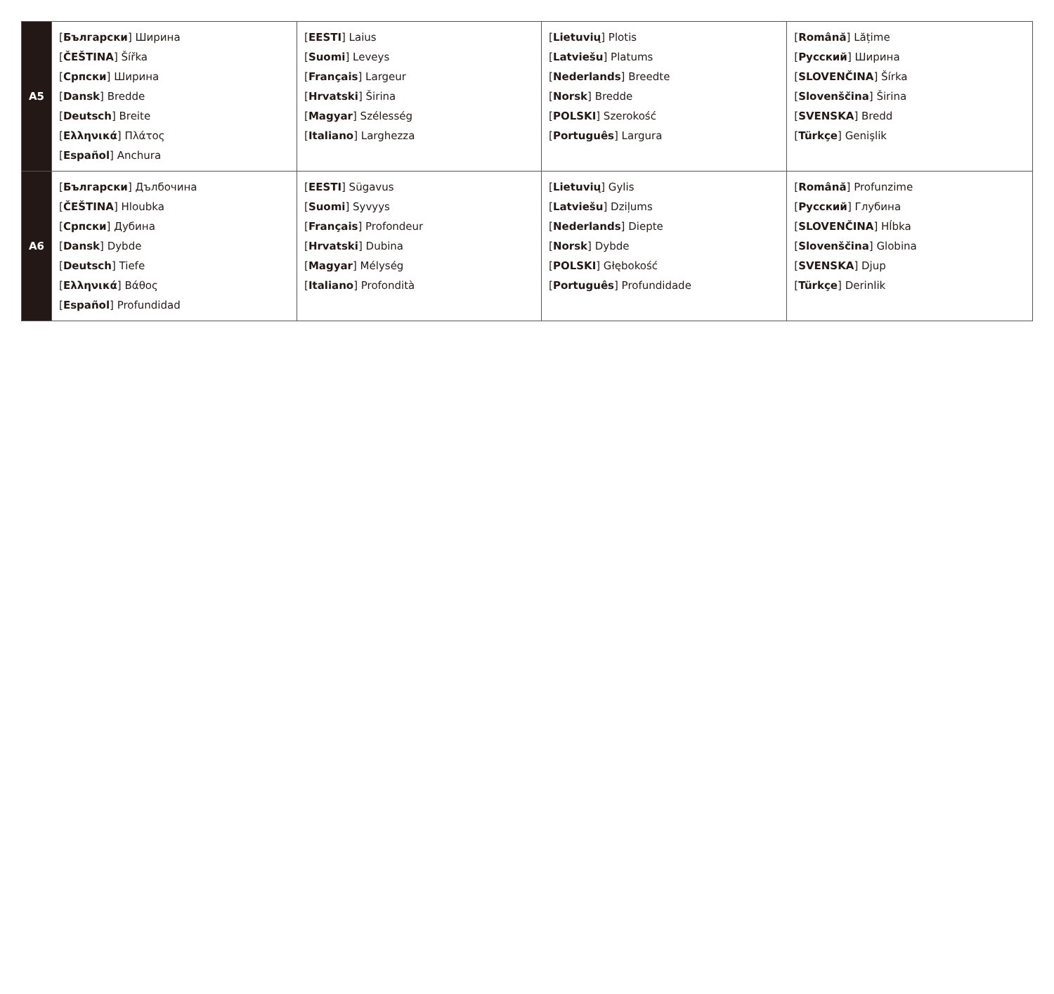| A5 | [ Български ] Ширина [ ČEŠTINA ] Šířka [ Српски ] Ширина [ Dansk ] Bredde [ Deutsch ] Breite [ Ελληνικά ] Πλάτος [ Español ] Anchura | [ EESTI ] Laius [ Suomi ] Leveys [ Français ] Largeur [ Hrvatski ] Širina [ Magyar ] Szélesség [ Italiano ] Larghezza | [ Lietuvių ] Plotis [ Latviešu ] Platums [ Nederlands ] Breedte [ Norsk ] Bredde [ POLSKI ] Szerokość [ Português ] Largura | [ Română ] Lățime [ Русский ] Ширина [ SLOVENČINA ] Šírka [ Slovenščina ] Širina [ SVENSKA ] Bredd [ Türkçe ] Genişlik |
| A6 | [ Български ] Дълбочина [ ČEŠTINA ] Hloubka [ Српски ] Дубина [ Dansk ] Dybde [ Deutsch ] Tiefe [ Ελληνικά ] Βάθος [ Español ] Profundidad | [ EESTI ] Sügavus [ Suomi ] Syvyys [ Français ] Profondeur [ Hrvatski ] Dubina [ Magyar ] Mélység [ Italiano ] Profondità | [ Lietuvių ] Gylis [ Latviešu ] Dziļums [ Nederlands ] Diepte [ Norsk ] Dybde [ POLSKI ] Głębokość [ Português ] Profundidade | [ Română ] Profunzime [ Русский ] Глубина [ SLOVENČINA ] Hĺbka [ Slovenščina ] Globina [ SVENSKA ] Djup [ Türkçe ] Derinlik |